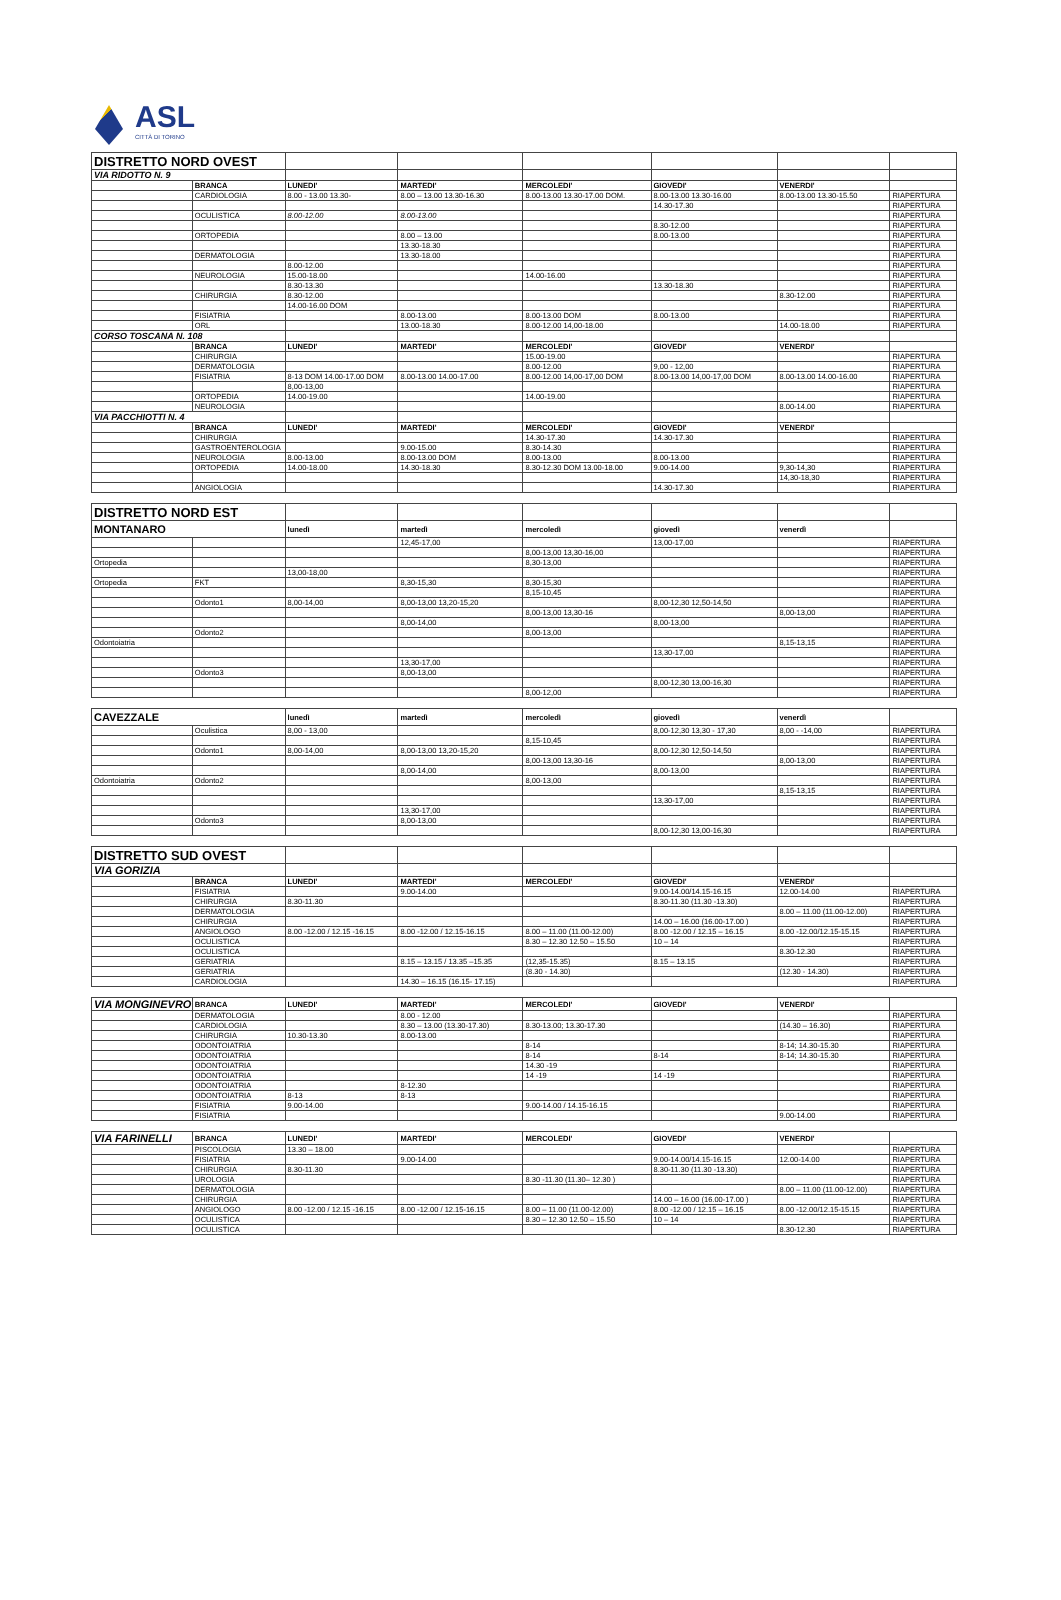ASL
CITTÀ DI TORINO
| DISTRETTO NORD OVEST | | | | | | | |
| VIA RIDOTTO N. 9 | | | | | | | |
| | BRANCA | LUNEDI' | MARTEDI' | MERCOLEDI' | GIOVEDI' | VENERDI' | |
| | CARDIOLOGIA | 8.00 - 13.00 13.30- | 8.00 – 13.00 13.30-16.30 | 8.00-13.00 13.30-17.00 DOM. | 8.00-13.00 13.30-16.00 | 8.00-13.00 13.30-15.50 | RIAPERTURA |
| | | | | | 14.30-17.30 | | RIAPERTURA |
| | OCULISTICA | 8.00-12.00 | 8.00-13.00 | | | | RIAPERTURA |
| | | | | | 8.30-12.00 | | RIAPERTURA |
| | ORTOPEDIA | | 8.00 – 13.00 | | 8.00-13.00 | | RIAPERTURA |
| | | | 13.30-18.30 | | | | RIAPERTURA |
| | DERMATOLOGIA | | 13.30-18.00 | | | | RIAPERTURA |
| | | 8.00-12.00 | | | | | RIAPERTURA |
| | NEUROLOGIA | 15.00-18.00 | | 14.00-16.00 | | | RIAPERTURA |
| | | 8.30-13.30 | | | 13.30-18.30 | | RIAPERTURA |
| | CHIRURGIA | 8.30-12.00 | | | | 8.30-12.00 | RIAPERTURA |
| | | 14.00-16.00 DOM | | | | | RIAPERTURA |
| | FISIATRIA | | 8.00-13.00 | 8.00-13.00 DOM | 8.00-13.00 | | RIAPERTURA |
| | ORL | | 13.00-18.30 | 8.00-12.00 14,00-18.00 | | 14.00-18.00 | RIAPERTURA |
| CORSO TOSCANA N. 108 | | | | | | | |
| | BRANCA | LUNEDI' | MARTEDI' | MERCOLEDI' | GIOVEDI' | VENERDI' | |
| | CHIRURGIA | | | 15.00-19.00 | | | RIAPERTURA |
| | DERMATOLOGIA | | | 8.00-12.00 | 9,00 - 12,00 | | RIAPERTURA |
| | FISIATRIA | 8-13 DOM 14.00-17.00 DOM | 8.00-13.00 14.00-17.00 | 8.00-12.00 14,00-17,00 DOM | 8.00-13.00 14,00-17,00 DOM | 8.00-13.00 14.00-16.00 | RIAPERTURA |
| | | 8,00-13,00 | | | | | RIAPERTURA |
| | ORTOPEDIA | 14.00-19.00 | | 14.00-19.00 | | | RIAPERTURA |
| | NEUROLOGIA | | | | | 8.00-14.00 | RIAPERTURA |
| VIA PACCHIOTTI N. 4 | | | | | | | |
| | BRANCA | LUNEDI' | MARTEDI' | MERCOLEDI' | GIOVEDI' | VENERDI' | |
| | CHIRURGIA | | | 14.30-17.30 | 14.30-17.30 | | RIAPERTURA |
| | GASTROENTEROLOGIA | | 9.00-15.00 | 8.30-14.30 | | | RIAPERTURA |
| | NEUROLOGIA | 8.00-13.00 | 8.00-13.00 DOM | 8.00-13.00 | 8.00-13.00 | | RIAPERTURA |
| | ORTOPEDIA | 14.00-18.00 | 14.30-18.30 | 8.30-12.30 DOM 13.00-18.00 | 9.00-14.00 | 9,30-14,30 | RIAPERTURA |
| | | | | | | 14,30-18,30 | RIAPERTURA |
| | ANGIOLOGIA | | | | 14.30-17.30 | | RIAPERTURA |
| DISTRETTO NORD EST | | | | | | | |
| MONTANARO | | lunedì | martedì | mercoledì | giovedì | venerdì | |
| | | | 12,45-17,00 | | 13,00-17,00 | | RIAPERTURA |
| | | | | 8,00-13,00 13,30-16,00 | | | RIAPERTURA |
| Ortopedia | | | | 8,30-13,00 | | | RIAPERTURA |
| | | 13,00-18,00 | | | | | RIAPERTURA |
| Ortopedia | FKT | | 8,30-15,30 | 8,30-15,30 | | | RIAPERTURA |
| | | | | 8,15-10,45 | | | RIAPERTURA |
| | Odonto1 | 8,00-14,00 | 8,00-13,00 13,20-15,20 | | 8,00-12,30 12,50-14,50 | | RIAPERTURA |
| | | | | 8,00-13,00 13,30-16 | | 8,00-13,00 | RIAPERTURA |
| | | | 8,00-14,00 | | 8,00-13,00 | | RIAPERTURA |
| | Odonto2 | | | 8,00-13,00 | | | RIAPERTURA |
| Odontoiatria | | | | | | 8,15-13,15 | RIAPERTURA |
| | | | | | 13,30-17,00 | | RIAPERTURA |
| | | | 13,30-17,00 | | | | RIAPERTURA |
| | Odonto3 | | 8,00-13,00 | | | | RIAPERTURA |
| | | | | | 8,00-12,30 13,00-16,30 | | RIAPERTURA |
| | | | | 8,00-12,00 | | | RIAPERTURA |
| CAVEZZALE | | lunedì | martedì | mercoledì | giovedì | venerdì | |
| | Oculistica | 8,00 - 13,00 | | | 8,00-12,30 13,30 - 17,30 | 8,00 - -14,00 | RIAPERTURA |
| | | | | 8,15-10,45 | | | RIAPERTURA |
| | Odonto1 | 8,00-14,00 | 8,00-13,00 13,20-15,20 | | 8,00-12,30 12,50-14,50 | | RIAPERTURA |
| | | | | 8,00-13,00 13,30-16 | | 8,00-13,00 | RIAPERTURA |
| | | | 8,00-14,00 | | 8,00-13,00 | | RIAPERTURA |
| Odontoiatria | Odonto2 | | | 8,00-13,00 | | | RIAPERTURA |
| | | | | | | 8,15-13,15 | RIAPERTURA |
| | | | | | 13,30-17,00 | | RIAPERTURA |
| | | | 13,30-17,00 | | | | RIAPERTURA |
| | Odonto3 | | 8,00-13,00 | | | | RIAPERTURA |
| | | | | | 8,00-12,30 13,00-16,30 | | RIAPERTURA |
| DISTRETTO SUD OVEST | | | | | | | |
| VIA GORIZIA | | | | | | | |
| | BRANCA | LUNEDI' | MARTEDI' | MERCOLEDI' | GIOVEDI' | VENERDI' | |
| | FISIATRIA | | 9.00-14.00 | | 9.00-14.00/14.15-16.15 | 12.00-14.00 | RIAPERTURA |
| | CHIRURGIA | 8.30-11.30 | | | 8.30-11.30 (11.30 -13.30) | | RIAPERTURA |
| | DERMATOLOGIA | | | | | 8.00 – 11.00 (11.00-12.00) | RIAPERTURA |
| | CHIRURGIA | | | | 14.00 – 16.00 (16.00-17.00 ) | | RIAPERTURA |
| | ANGIOLOGO | 8.00 -12.00 / 12.15 -16.15 | 8.00 -12.00 / 12.15-16.15 | 8.00 – 11.00 (11.00-12.00) | 8.00 -12.00 / 12.15 – 16.15 | 8.00 -12.00/12.15-15.15 | RIAPERTURA |
| | OCULISTICA | | | 8.30 – 12.30 12.50 – 15.50 | 10 – 14 | | RIAPERTURA |
| | OCULISTICA | | | | | 8.30-12.30 | RIAPERTURA |
| | GERIATRIA | | 8.15 – 13.15 / 13.35 –15.35 | (12,35-15.35) | 8.15 – 13.15 | | RIAPERTURA |
| | GERIATRIA | | | (8.30 - 14.30) | | (12.30 - 14.30) | RIAPERTURA |
| | CARDIOLOGIA | | 14.30 – 16.15 (16.15- 17.15) | | | | RIAPERTURA |
| VIA MONGINEVRO | BRANCA | LUNEDI' | MARTEDI' | MERCOLEDI' | GIOVEDI' | VENERDI' | |
| | DERMATOLOGIA | | 8.00 - 12.00 | | | | RIAPERTURA |
| | CARDIOLOGIA | | 8.30 – 13.00 (13.30-17.30) | 8.30-13.00; 13.30-17.30 | | (14.30 – 16.30) | RIAPERTURA |
| | CHIRURGIA | 10.30-13.30 | 8.00-13.00 | | | | RIAPERTURA |
| | ODONTOIATRIA | | | 8-14 | | 8-14; 14.30-15.30 | RIAPERTURA |
| | ODONTOIATRIA | | | 8-14 | 8-14 | 8-14; 14.30-15.30 | RIAPERTURA |
| | ODONTOIATRIA | | | 14.30 -19 | | | RIAPERTURA |
| | ODONTOIATRIA | | | 14 -19 | 14 -19 | | RIAPERTURA |
| | ODONTOIATRIA | | 8-12.30 | | | | RIAPERTURA |
| | ODONTOIATRIA | 8-13 | 8-13 | | | | RIAPERTURA |
| | FISIATRIA | 9.00-14.00 | | 9.00-14.00 / 14.15-16.15 | | | RIAPERTURA |
| | FISIATRIA | | | | | 9.00-14.00 | RIAPERTURA |
| VIA FARINELLI | BRANCA | LUNEDI' | MARTEDI' | MERCOLEDI' | GIOVEDI' | VENERDI' | |
| | PISCOLOGIA | 13.30 – 18.00 | | | | | RIAPERTURA |
| | FISIATRIA | | 9.00-14.00 | | 9.00-14.00/14.15-16.15 | 12.00-14.00 | RIAPERTURA |
| | CHIRURGIA | 8.30-11.30 | | | 8.30-11.30 (11.30 -13.30) | | RIAPERTURA |
| | UROLOGIA | | | 8.30 -11.30 (11.30– 12.30 ) | | | RIAPERTURA |
| | DERMATOLOGIA | | | | | 8.00 – 11.00 (11.00-12.00) | RIAPERTURA |
| | CHIRURGIA | | | | 14.00 – 16.00 (16.00-17.00 ) | | RIAPERTURA |
| | ANGIOLOGO | 8.00 -12.00 / 12.15 -16.15 | 8.00 -12.00 / 12.15-16.15 | 8.00 – 11.00 (11.00-12.00) | 8.00 -12.00 / 12.15 – 16.15 | 8.00 -12.00/12.15-15.15 | RIAPERTURA |
| | OCULISTICA | | | 8.30 – 12.30 12.50 – 15.50 | 10 – 14 | | RIAPERTURA |
| | OCULISTICA | | | | | 8.30-12.30 | RIAPERTURA |